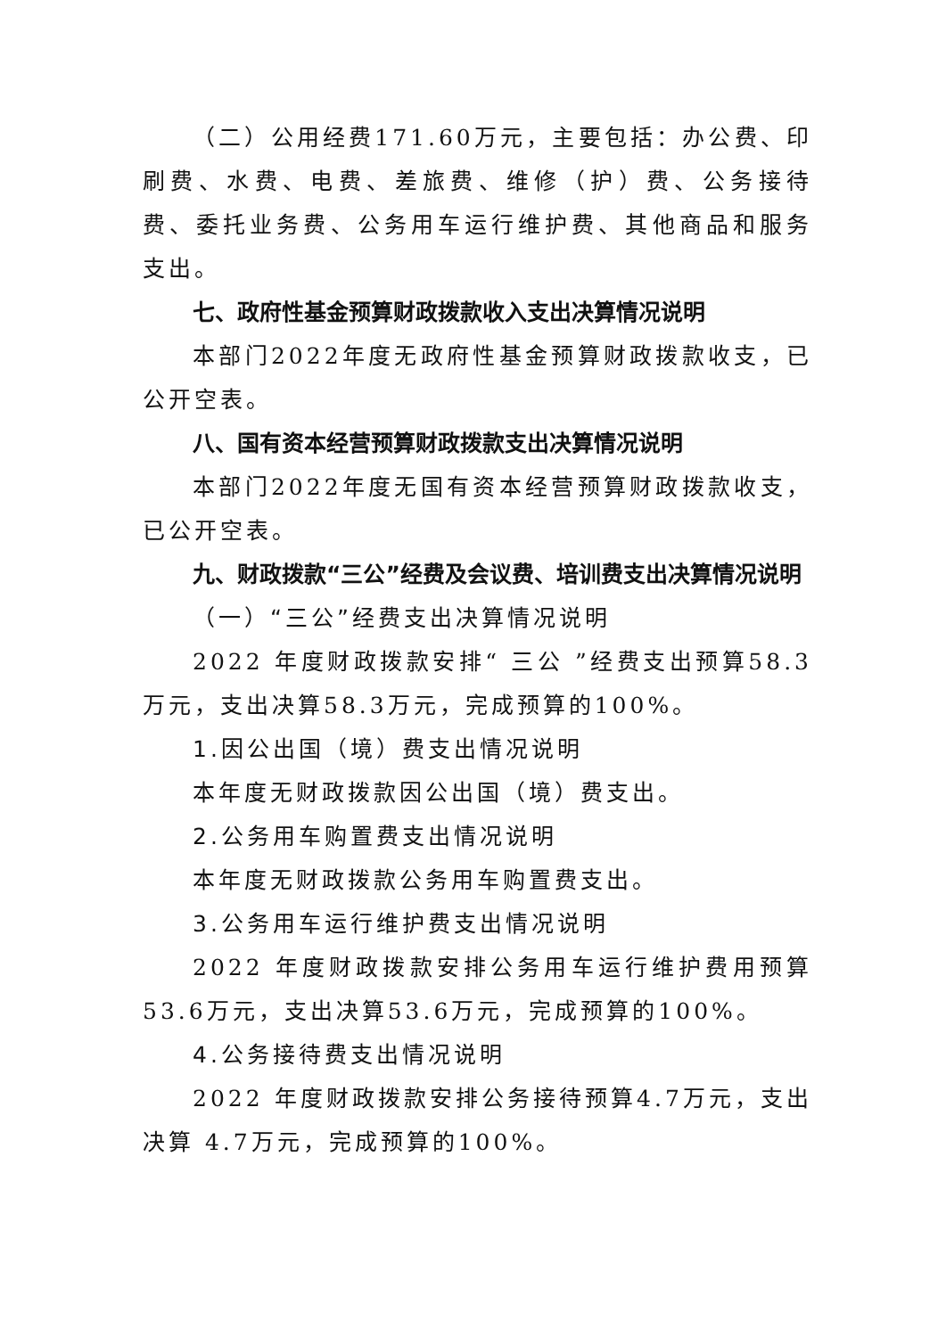（二）公用经费171.60万元，主要包括：办公费、印刷费、水费、电费、差旅费、维修（护）费、公务接待费、委托业务费、公务用车运行维护费、其他商品和服务支出。
七、政府性基金预算财政拨款收入支出决算情况说明
本部门2022年度无政府性基金预算财政拨款收支，已公开空表。
八、国有资本经营预算财政拨款支出决算情况说明
本部门2022年度无国有资本经营预算财政拨款收支，已公开空表。
九、财政拨款“三公”经费及会议费、培训费支出决算情况说明
（一）“三公”经费支出决算情况说明
2022 年度财政拨款安排“ 三公 ”经费支出预算58.3万元，支出决算58.3万元，完成预算的100%。
1.因公出国（境）费支出情况说明
本年度无财政拨款因公出国（境）费支出。
2.公务用车购置费支出情况说明
本年度无财政拨款公务用车购置费支出。
3.公务用车运行维护费支出情况说明
2022 年度财政拨款安排公务用车运行维护费用预算53.6万元，支出决算53.6万元，完成预算的100%。
4.公务接待费支出情况说明
2022 年度财政拨款安排公务接待预算4.7万元，支出决算 4.7万元，完成预算的100%。